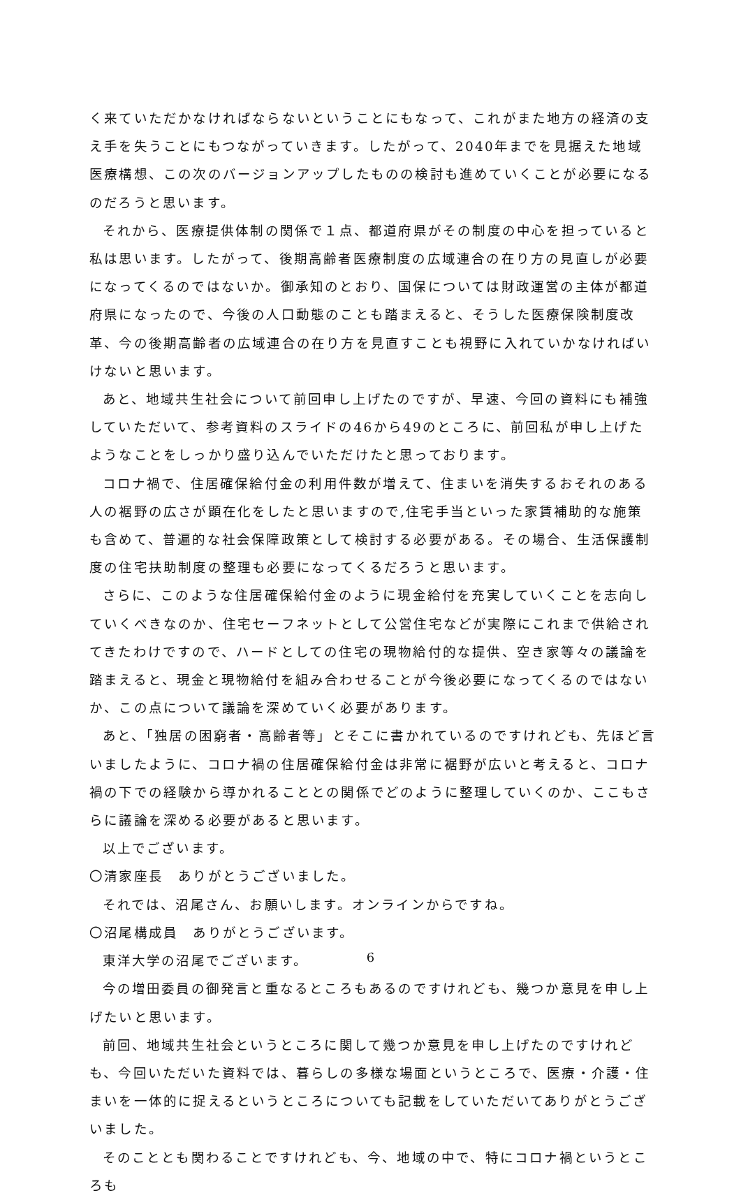く来ていただかなければならないということにもなって、これがまた地方の経済の支え手を失うことにもつながっていきます。したがって、2040年までを見据えた地域医療構想、この次のバージョンアップしたものの検討も進めていくことが必要になるのだろうと思います。
それから、医療提供体制の関係で１点、都道府県がその制度の中心を担っていると私は思います。したがって、後期高齢者医療制度の広域連合の在り方の見直しが必要になってくるのではないか。御承知のとおり、国保については財政運営の主体が都道府県になったので、今後の人口動態のことも踏まえると、そうした医療保険制度改革、今の後期高齢者の広域連合の在り方を見直すことも視野に入れていかなければいけないと思います。
あと、地域共生社会について前回申し上げたのですが、早速、今回の資料にも補強していただいて、参考資料のスライドの46から49のところに、前回私が申し上げたようなことをしっかり盛り込んでいただけたと思っております。
コロナ禍で、住居確保給付金の利用件数が増えて、住まいを消失するおそれのある人の裾野の広さが顕在化をしたと思いますので,住宅手当といった家賃補助的な施策も含めて、普遍的な社会保障政策として検討する必要がある。その場合、生活保護制度の住宅扶助制度の整理も必要になってくるだろうと思います。
さらに、このような住居確保給付金のように現金給付を充実していくことを志向していくべきなのか、住宅セーフネットとして公営住宅などが実際にこれまで供給されてきたわけですので、ハードとしての住宅の現物給付的な提供、空き家等々の議論を踏まえると、現金と現物給付を組み合わせることが今後必要になってくるのではないか、この点について議論を深めていく必要があります。
あと、「独居の困窮者・高齢者等」とそこに書かれているのですけれども、先ほど言いましたように、コロナ禍の住居確保給付金は非常に裾野が広いと考えると、コロナ禍の下での経験から導かれることとの関係でどのように整理していくのか、ここもさらに議論を深める必要があると思います。
以上でございます。
〇清家座長　ありがとうございました。
それでは、沼尾さん、お願いします。オンラインからですね。
〇沼尾構成員　ありがとうございます。
東洋大学の沼尾でございます。
今の増田委員の御発言と重なるところもあるのですけれども、幾つか意見を申し上げたいと思います。
前回、地域共生社会というところに関して幾つか意見を申し上げたのですけれども、今回いただいた資料では、暮らしの多様な場面というところで、医療・介護・住まいを一体的に捉えるというところについても記載をしていただいてありがとうございました。
そのこととも関わることですけれども、今、地域の中で、特にコロナ禍というところも
6